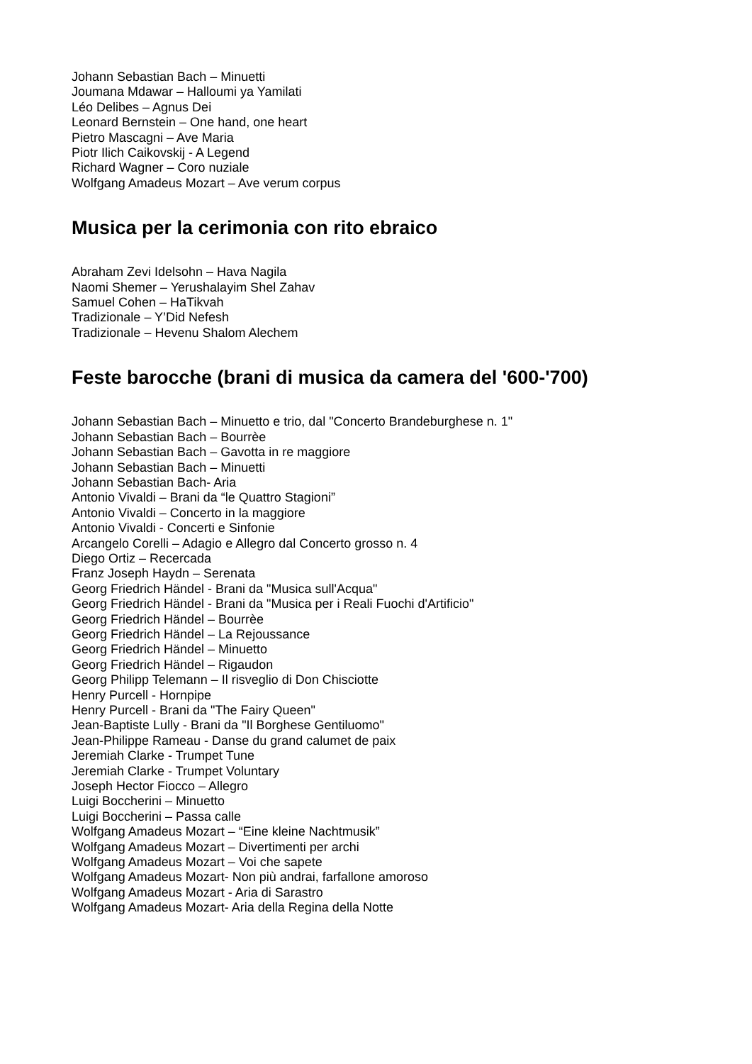Johann Sebastian Bach – Minuetti
Joumana Mdawar – Halloumi ya Yamilati
Léo Delibes – Agnus Dei
Leonard Bernstein – One hand, one heart
Pietro Mascagni – Ave Maria
Piotr Ilich Caikovskij - A Legend
Richard Wagner – Coro nuziale
Wolfgang Amadeus Mozart – Ave verum corpus
Musica per la cerimonia con rito ebraico
Abraham Zevi Idelsohn – Hava Nagila
Naomi Shemer – Yerushalayim Shel Zahav
Samuel Cohen – HaTikvah
Tradizionale – Y’Did Nefesh
Tradizionale – Hevenu Shalom Alechem
Feste barocche (brani di musica da camera del '600-'700)
Johann Sebastian Bach – Minuetto e trio, dal "Concerto Brandeburghese n. 1"
Johann Sebastian Bach – Bourrèe
Johann Sebastian Bach – Gavotta in re maggiore
Johann Sebastian Bach – Minuetti
Johann Sebastian Bach- Aria
Antonio Vivaldi – Brani da “le Quattro Stagioni”
Antonio Vivaldi – Concerto in la maggiore
Antonio Vivaldi - Concerti e Sinfonie
Arcangelo Corelli – Adagio e Allegro dal Concerto grosso n. 4
Diego Ortiz – Recercada
Franz Joseph Haydn – Serenata
Georg Friedrich Händel - Brani da "Musica sull'Acqua"
Georg Friedrich Händel - Brani da "Musica per i Reali Fuochi d'Artificio"
Georg Friedrich Händel – Bourrèe
Georg Friedrich Händel – La Rejoussance
Georg Friedrich Händel – Minuetto
Georg Friedrich Händel – Rigaudon
Georg Philipp Telemann – Il risveglio di Don Chisciotte
Henry Purcell - Hornpipe
Henry Purcell - Brani da "The Fairy Queen"
Jean-Baptiste Lully - Brani da "Il Borghese Gentiluomo"
Jean-Philippe Rameau - Danse du grand calumet de paix
Jeremiah Clarke - Trumpet Tune
Jeremiah Clarke - Trumpet Voluntary
Joseph Hector Fiocco – Allegro
Luigi Boccherini – Minuetto
Luigi Boccherini – Passa calle
Wolfgang Amadeus Mozart – “Eine kleine Nachtmusik”
Wolfgang Amadeus Mozart – Divertimenti per archi
Wolfgang Amadeus Mozart – Voi che sapete
Wolfgang Amadeus Mozart- Non più andrai, farfallone amoroso
Wolfgang Amadeus Mozart - Aria di Sarastro
Wolfgang Amadeus Mozart- Aria della Regina della Notte